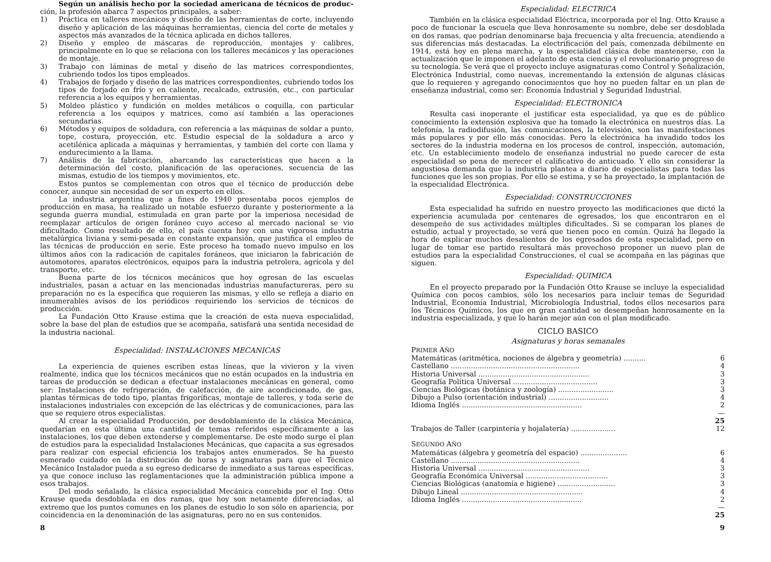Según un análisis hecho por la sociedad americana de técnicos de produc-ción, la profesión abarca 7 aspectos principales, a saber:
1) Práctica en talleres mecánicos y diseño de las herramientas de corte, incluyendo diseño y aplicación de las máquinas herramientas, ciencia del corte de metales y aspectos más avanzados de la técnica aplicada en dichos talleres.
2) Diseño y empleo de máscaras de reproducción, montajes y calibres, principalmente en lo que se relaciona con los talleres mecánicos y las operaciones de montaje.
3) Trabajo con láminas de metal y diseño de las matrices correspondientes, cubriendo todos los tipos empleados.
4) Trabajos de forjado y diseño de las matrices correspondientes, cubriendo todos los tipos de forjado en frío y en caliente, recalcado, extrusión, etc., con particular referencia a los equipos y herramientas.
5) Moldeo plástico y fundición en moldes metálicos o coquilla, con particular referencia a los equipos y matrices, como así también a las operaciones secundarias.
6) Métodos y equipos de soldadura, con referencia a las máquinas de soldar a punto, tope, costura, proyección, etc. Estudio especial de la soldadura a arco y acetilénica aplicada a máquinas y herramientas, y también del corte con llama y endurecimiento a la llama.
7) Análisis de la fabricación, abarcando las características que hacen a la determinación del costo, planificación de las operaciones, secuencia de las mismas, estudio de los tiempos y movimientos, etc.
Estos puntos se complementan con otros que el técnico de producción debe conocer, aunque sin necesidad de ser un experto en ellos.
La industria argentina que a fines de 1940 presentaba pocos ejemplos de producción en masa, ha realizado un notable esfuerzo durante y posteriormente a la segunda guerra mundial, estimulada en gran parte por la imperiosa necesidad de reemplazar artículos de origen foráneo cuyo acceso al mercado nacional se vio dificultado. Como resultado de ello, el país cuenta hoy con una vigorosa industria metalúrgica liviana y semi-pesada en constante expansión, que justifica el empleo de las técnicas de producción en serie. Este proceso ha tomado nuevo impulso en los últimos años con la radicación de capitales foráneos, que iniciaron la fabricación de automotores, aparatos electrónicos, equipos para la industria petrolera, agrícola y del transporte, etc.
Buena parte de los técnicos mecánicos que hoy egresan de las escuelas industriales, pasan a actuar en las mencionadas industrias manufactureras, pero su preparación no es la específica que requieren las mismas, y ello se refleja a diario en innumerables avisos de los periódicos requiriendo los servicios de técnicos de producción.
La Fundación Otto Krause estima que la creación de esta nueva especialidad, sobre la base del plan de estudios que se acompaña, satisfará una sentida necesidad de la industria nacional.
Especialidad: INSTALACIONES MECANICAS
La experiencia de quienes escriben estas líneas, que la vivieron y la viven realmente, indica que los técnicos mecánicos que no están ocupados en la industria en tareas de producción se dedican a efectuar instalaciones mecánicas en general, como ser: Instalaciones de refrigeración, de calefacción, de aire acondicionado, de gas, plantas térmicas de todo tipo, plantas frigoríficas, montaje de talleres, y toda serie de instalaciones industriales con excepción de las eléctricas y de comunicaciones, para las que se requiere otros especialistas.
Al crear la especialidad Producción, por desdoblamiento de la clásica Mecánica, quedarían en esta última una cantidad de temas referidos específicamente a las instalaciones, los que deben extenderse y complementarse. De este modo surge el plan de estudios para la especialidad Instalaciones Mecánicas, que capacita a sus egresados para realizar con especial eficiencia los trabajos antes enumerados. Se ha puesto esmerado cuidado en la distribución de horas y asignaturas para que el Técnico Mecánico Instalador pueda a su egreso dedicarse de inmediato a sus tareas específicas, ya que conoce incluso las reglamentaciones que la administración pública impone a esos trabajos.
Del modo señalado, la clásica especialidad Mecánica concebida por el Ing. Otto Krause queda desdoblada en dos ramas, que hoy son netamente diferenciadas, al extremo que los puntos comunes en los planes de estudio lo son sólo en apariencia, por coincidencia en la denominación de las asignaturas, pero no en sus contenidos.
8
Especialidad: ELECTRICA
También en la clásica especialidad Eléctrica, incorporada por el Ing. Otto Krause a poco de funcionar la escuela que lleva honrosamente su nombre, debe ser desdoblada en dos ramas, que podrían denominarse baja frecuencia y alta frecuencia, atendiendo a sus diferencias más destacadas. La electrificación del país, comenzada débilmente en 1914, está hoy en plena marcha, y la especialidad clásica debe mantenerse, con la actualización que le imponen el adelanto de esta ciencia y el revolucionario progreso de su tecnología. Se verá que el proyecto incluye asignaturas como Control y Señalización, Electrónica Industrial, como nuevas, incrementando la extensión de algunas clásicas que lo requieren y agregando conocimientos que hoy no pueden faltar en un plan de enseñanza industrial, como ser: Economía Industrial y Seguridad Industrial.
Especialidad: ELECTRONICA
Resulta casi inoperante el justificar esta especialidad, ya que es de público conocimiento la extensión explosiva que ha tomado la electrónica en nuestros días. La telefonía, la radiodifusión, las comunicaciones, la televisión, son las manifestaciones más populares y por ello más conocidas. Pero la electrónica ha invadido todos los sectores de la industria moderna en los procesos de control, inspección, automación, etc. Un establecimiento modelo de enseñanza industrial no puede carecer de esta especialidad so pena de merecer el calificativo de anticuado. Y ello sin considerar la angustiosa demanda que la industria plantea a diario de especialistas para todas las funciones que les son propias. Por ello se estima, y se ha proyectado, la implantación de la especialidad Electrónica.
Especialidad: CONSTRUCCIONES
Esta especialidad ha sufrido en nuestro proyecto las modificaciones que dictó la experiencia acumulada por centenares de egresados, los que encontraron en el desempeño de sus actividades múltiples dificultades. Si se comparan los planes de estudio, actual y proyectado, se verá que tienen poco en común. Quizá ha llegado la hora de explicar muchos desalientos de los egresados de esta especialidad, pero en lugar de tomar ese partido resultará más provechoso proponer un nuevo plan de estudios para la especialidad Construcciones, el cual se acompaña en las páginas que siguen.
Especialidad: QUIMICA
En el proyecto preparado por la Fundación Otto Krause se incluye la especialidad Química con pocos cambios, sólo los necesarios para incluir temas de Seguridad Industrial, Economía Industrial, Microbiología Industrial, todos ellos necesarios para los Técnicos Químicos, los que en gran cantidad se desempeñan honrosamente en la industria especializada, y que lo harán mejor aún con el plan modificado.
CICLO BASICO
Asignaturas y horas semanales
| P RIMER A ÑO | |
| Matemáticas (aritmética, nociones de álgebra y geometría) .......... | 6 |
| Castellano .......................................................... | 4 |
| Historia Universal .................................................. | 3 |
| Geografía Política Universal ...................................... | 3 |
| Ciencias Biológicas (botánica y zoología) ......................... | 3 |
| Dibujo a Pulso (orientación industrial) ........................... | 4 |
| Idioma Inglés ...................................................... | 2 |
| | — |
| | 25 |
| Trabajos de Taller (carpintería y hojalatería) .................... | 12 |
| S EGUNDO A ÑO | |
| Matemáticas (álgebra y geometría del espacio) ..................... | 6 |
| Castellano .......................................................... | 4 |
| Historia Universal .................................................. | 3 |
| Geografía Económica Universal ..................................... | 3 |
| Ciencias Biológicas (anatomía e higiene) .......................... | 3 |
| Dibujo Lineal ....................................................... | 4 |
| Idioma Inglés ...................................................... | 2 |
| | — |
| | 25 |
9